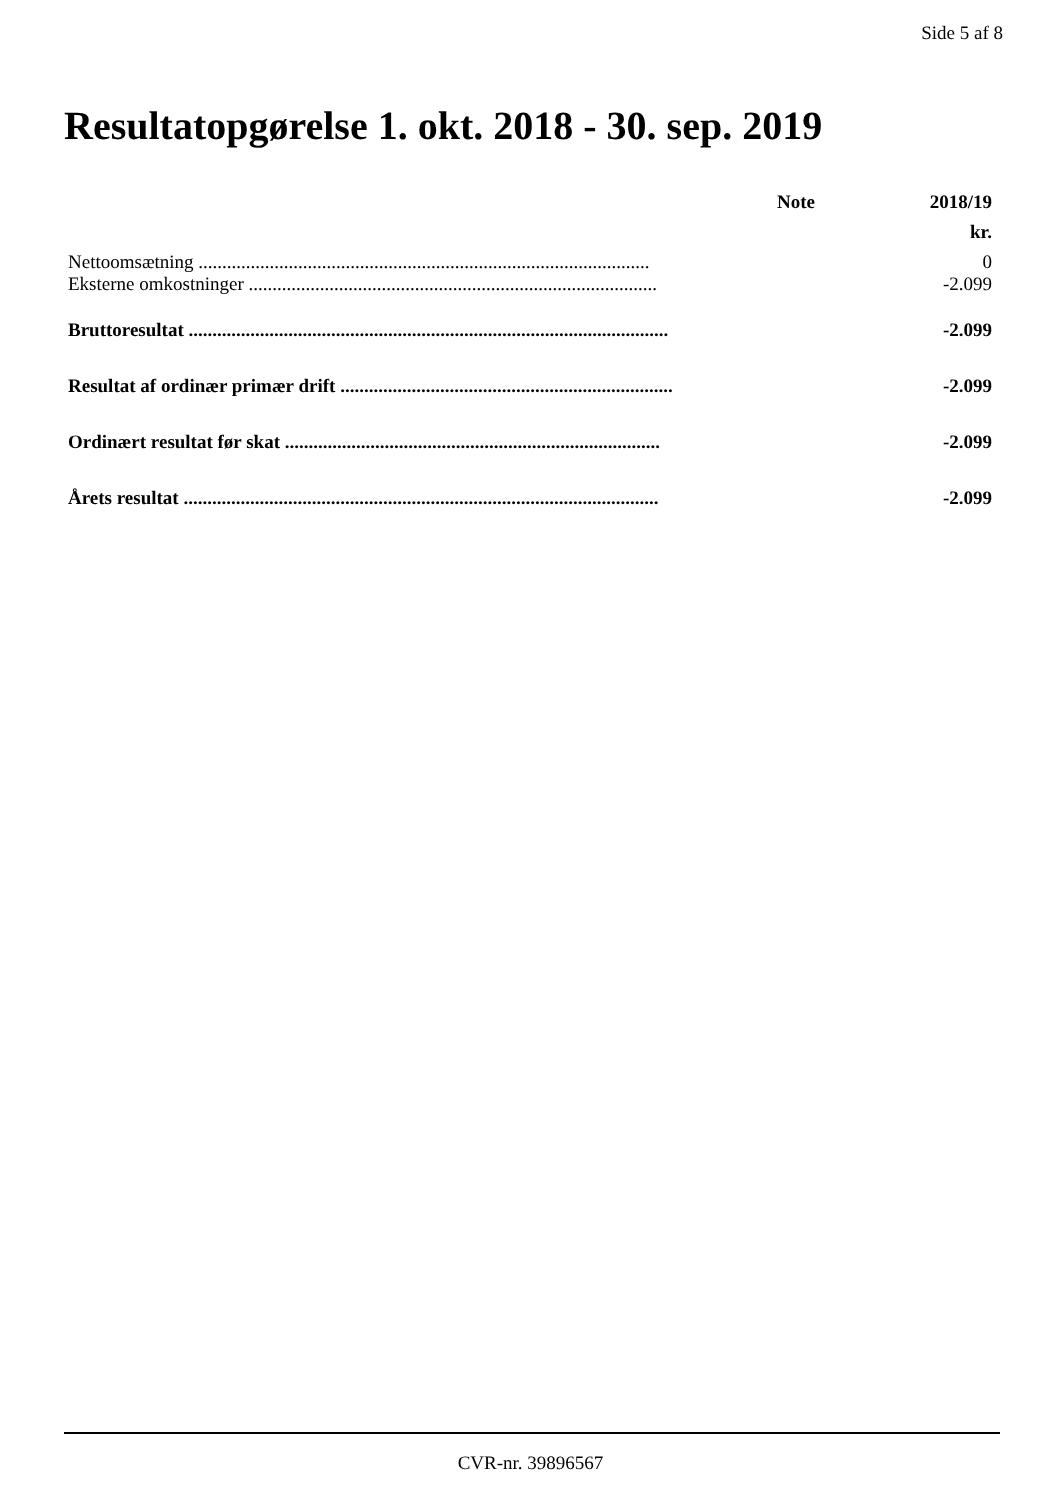Side 5 af 8
Resultatopgørelse 1. okt. 2018 - 30. sep. 2019
| | Note | 2018/19 |
| --- | --- | --- |
| | | kr. |
| Nettoomsætning ............................................................................................... | | 0 |
| Eksterne omkostninger ...................................................................................... | | -2.099 |
| Bruttoresultat ..................................................................................................... | | -2.099 |
| Resultat af ordinær primær drift ...................................................................... | | -2.099 |
| Ordinært resultat før skat ............................................................................... | | -2.099 |
| Årets resultat .................................................................................................... | | -2.099 |
CVR-nr. 39896567